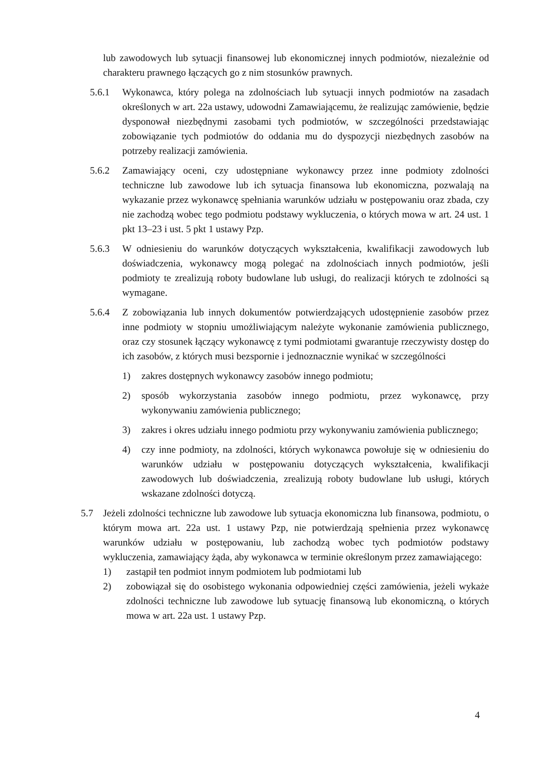lub zawodowych lub sytuacji finansowej lub ekonomicznej innych podmiotów, niezależnie od charakteru prawnego łączących go z nim stosunków prawnych.
5.6.1 Wykonawca, który polega na zdolnościach lub sytuacji innych podmiotów na zasadach określonych w art. 22a ustawy, udowodni Zamawiającemu, że realizując zamówienie, będzie dysponował niezbędnymi zasobami tych podmiotów, w szczególności przedstawiając zobowiązanie tych podmiotów do oddania mu do dyspozycji niezbędnych zasobów na potrzeby realizacji zamówienia.
5.6.2 Zamawiający oceni, czy udostępniane wykonawcy przez inne podmioty zdolności techniczne lub zawodowe lub ich sytuacja finansowa lub ekonomiczna, pozwalają na wykazanie przez wykonawcę spełniania warunków udziału w postępowaniu oraz zbada, czy nie zachodzą wobec tego podmiotu podstawy wykluczenia, o których mowa w art. 24 ust. 1 pkt 13–23 i ust. 5 pkt 1 ustawy Pzp.
5.6.3 W odniesieniu do warunków dotyczących wykształcenia, kwalifikacji zawodowych lub doświadczenia, wykonawcy mogą polegać na zdolnościach innych podmiotów, jeśli podmioty te zrealizują roboty budowlane lub usługi, do realizacji których te zdolności są wymagane.
5.6.4 Z zobowiązania lub innych dokumentów potwierdzających udostępnienie zasobów przez inne podmioty w stopniu umożliwiającym należyte wykonanie zamówienia publicznego, oraz czy stosunek łączący wykonawcę z tymi podmiotami gwarantuje rzeczywisty dostęp do ich zasobów, z których musi bezspornie i jednoznacznie wynikać w szczególności
1) zakres dostępnych wykonawcy zasobów innego podmiotu;
2) sposób wykorzystania zasobów innego podmiotu, przez wykonawcę, przy wykonywaniu zamówienia publicznego;
3) zakres i okres udziału innego podmiotu przy wykonywaniu zamówienia publicznego;
4) czy inne podmioty, na zdolności, których wykonawca powołuje się w odniesieniu do warunków udziału w postępowaniu dotyczących wykształcenia, kwalifikacji zawodowych lub doświadczenia, zrealizują roboty budowlane lub usługi, których wskazane zdolności dotyczą.
5.7 Jeżeli zdolności techniczne lub zawodowe lub sytuacja ekonomiczna lub finansowa, podmiotu, o którym mowa art. 22a ust. 1 ustawy Pzp, nie potwierdzają spełnienia przez wykonawcę warunków udziału w postępowaniu, lub zachodzą wobec tych podmiotów podstawy wykluczenia, zamawiający żąda, aby wykonawca w terminie określonym przez zamawiającego:
1) zastąpił ten podmiot innym podmiotem lub podmiotami lub
2) zobowiązał się do osobistego wykonania odpowiedniej części zamówienia, jeżeli wykaże zdolności techniczne lub zawodowe lub sytuację finansową lub ekonomiczną, o których mowa w art. 22a ust. 1 ustawy Pzp.
4